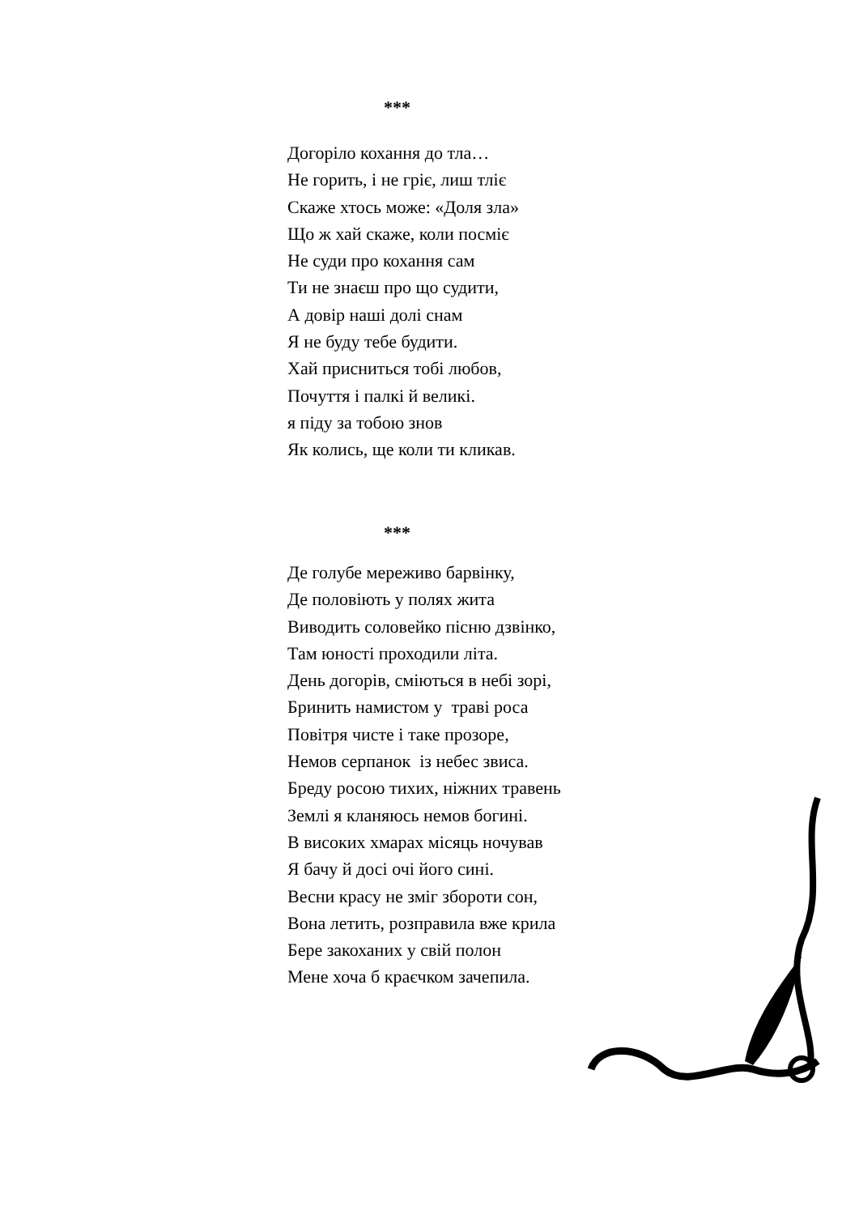***
Догоріло кохання до тла…
Не горить, і не гріє, лиш тліє
Скаже хтось може: «Доля зла»
Що ж хай скаже, коли посміє
Не суди про кохання сам
Ти не знаєш про що судити,
А довір наші долі снам
Я не буду тебе будити.
Хай присниться тобі любов,
Почуття і палкі й великі.
я піду за тобою знов
Як колись, ще коли ти кликав.
***
Де голубе мереживо барвінку,
Де половіють у полях жита
Виводить соловейко пісню дзвінко,
Там юності проходили літа.
День догорів, сміються в небі зорі,
Бринить намистом у траві роса
Повітря чисте і таке прозоре,
Немов серпанок із небес звиса.
Бреду росою тихих, ніжних травень
Землі я кланяюсь немов богині.
В високих хмарах місяць ночував
Я бачу й досі очі його сині.
Весни красу не зміг зборoти сон,
Вона летить, розправила вже крила
Бере закоханих у свій полон
Мене хоча б краєчком зачепила.